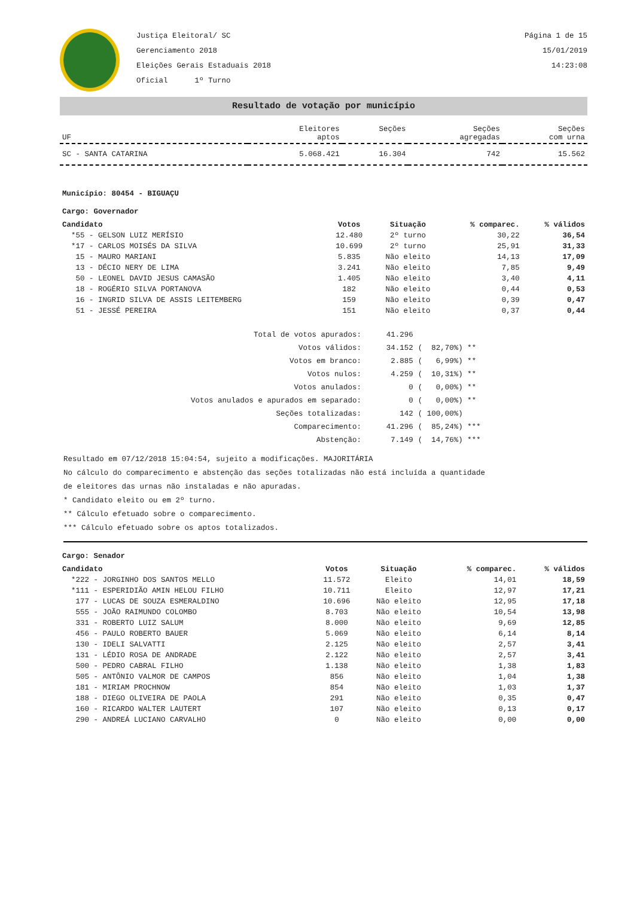Justiça Eleitoral/ SC
Gerenciamento 2018
Eleições Gerais Estaduais 2018
Oficial 1º Turno
Página 1 de 15
15/01/2019
14:23:08
Resultado de votação por município
| UF | Eleitores aptos | Seções | Seções agregadas | Seções com urna |
| --- | --- | --- | --- | --- |
| SC - SANTA CATARINA | 5.068.421 | 16.304 | 742 | 15.562 |
Município: 80454 - BIGUAÇU
Cargo: Governador
| Candidato | Votos | Situação | % comparec. | % válidos |
| --- | --- | --- | --- | --- |
| *55 - GELSON LUIZ MERÍSIO | 12.480 | 2º turno | 30,22 | 36,54 |
| *17 - CARLOS MOISÉS DA SILVA | 10.699 | 2º turno | 25,91 | 31,33 |
| 15 - MAURO MARIANI | 5.835 | Não eleito | 14,13 | 17,09 |
| 13 - DÉCIO NERY DE LIMA | 3.241 | Não eleito | 7,85 | 9,49 |
| 50 - LEONEL DAVID JESUS CAMASÃO | 1.405 | Não eleito | 3,40 | 4,11 |
| 18 - ROGÉRIO SILVA PORTANOVA | 182 | Não eleito | 0,44 | 0,53 |
| 16 - INGRID SILVA DE ASSIS LEITEMBERG | 159 | Não eleito | 0,39 | 0,47 |
| 51 - JESSÉ PEREIRA | 151 | Não eleito | 0,37 | 0,44 |
| Total de votos apurados: | 41.296 | |
| Votos válidos: | 34.152 | ( 82,70%) ** |
| Votos em branco: | 2.885 | ( 6,99%) ** |
| Votos nulos: | 4.259 | ( 10,31%) ** |
| Votos anulados: | 0 | ( 0,00%) ** |
| Votos anulados e apurados em separado: | 0 | ( 0,00%) ** |
| Seções totalizadas: | 142 | ( 100,00%) |
| Comparecimento: | 41.296 | ( 85,24%) *** |
| Abstenção: | 7.149 | ( 14,76%) *** |
Resultado em 07/12/2018 15:04:54, sujeito a modificações. MAJORITÁRIA
No cálculo do comparecimento e abstenção das seções totalizadas não está incluída a quantidade
de eleitores das urnas não instaladas e não apuradas.
* Candidato eleito ou em 2º turno.
** Cálculo efetuado sobre o comparecimento.
*** Cálculo efetuado sobre os aptos totalizados.
Cargo: Senador
| Candidato | Votos | Situação | % comparec. | % válidos |
| --- | --- | --- | --- | --- |
| *222 - JORGINHO DOS SANTOS MELLO | 11.572 | Eleito | 14,01 | 18,59 |
| *111 - ESPERIDIÃO AMIN HELOU FILHO | 10.711 | Eleito | 12,97 | 17,21 |
| 177 - LUCAS DE SOUZA ESMERALDINO | 10.696 | Não eleito | 12,95 | 17,18 |
| 555 - JOÃO RAIMUNDO COLOMBO | 8.703 | Não eleito | 10,54 | 13,98 |
| 331 - ROBERTO LUIZ SALUM | 8.000 | Não eleito | 9,69 | 12,85 |
| 456 - PAULO ROBERTO BAUER | 5.069 | Não eleito | 6,14 | 8,14 |
| 130 - IDELI SALVATTI | 2.125 | Não eleito | 2,57 | 3,41 |
| 131 - LÉDIO ROSA DE ANDRADE | 2.122 | Não eleito | 2,57 | 3,41 |
| 500 - PEDRO CABRAL FILHO | 1.138 | Não eleito | 1,38 | 1,83 |
| 505 - ANTÔNIO VALMOR DE CAMPOS | 856 | Não eleito | 1,04 | 1,38 |
| 181 - MIRIAM PROCHNOW | 854 | Não eleito | 1,03 | 1,37 |
| 188 - DIEGO OLIVEIRA DE PAOLA | 291 | Não eleito | 0,35 | 0,47 |
| 160 - RICARDO WALTER LAUTERT | 107 | Não eleito | 0,13 | 0,17 |
| 290 - ANDREÁ LUCIANO CARVALHO | 0 | Não eleito | 0,00 | 0,00 |